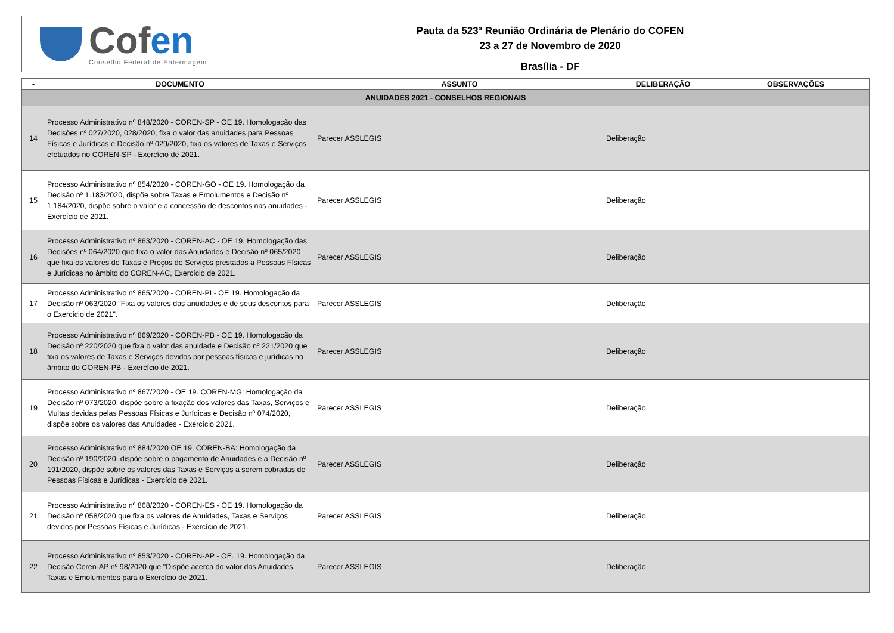Cofen
Conselho Federal de Enfermagem
Pauta da 523ª Reunião Ordinária de Plenário do COFEN
23 a 27 de Novembro de 2020
Brasília - DF
| - | DOCUMENTO | ASSUNTO | DELIBERAÇÃO | OBSERVAÇÕES |
| --- | --- | --- | --- | --- |
| ANUIDADES 2021 - CONSELHOS REGIONAIS | | | | |
| 14 | Processo Administrativo nº 848/2020 - COREN-SP - OE 19. Homologação das Decisões nº 027/2020, 028/2020, fixa o valor das anuidades para Pessoas Físicas e Jurídicas e Decisão nº 029/2020, fixa os valores de Taxas e Serviços efetuados no COREN-SP - Exercício de 2021. | Parecer ASSLEGIS | Deliberação | |
| 15 | Processo Administrativo nº 854/2020 - COREN-GO - OE 19. Homologação da Decisão nº 1.183/2020, dispõe sobre Taxas e Emolumentos e Decisão nº 1.184/2020, dispõe sobre o valor e a concessão de descontos nas anuidades - Exercício de 2021. | Parecer ASSLEGIS | Deliberação | |
| 16 | Processo Administrativo nº 863/2020 - COREN-AC - OE 19. Homologação das Decisões nº 064/2020 que fixa o valor das Anuidades e Decisão nº 065/2020 que fixa os valores de Taxas e Preços de Serviços prestados a Pessoas Físicas e Jurídicas no âmbito do COREN-AC, Exercício de 2021. | Parecer ASSLEGIS | Deliberação | |
| 17 | Processo Administrativo nº 865/2020 - COREN-PI - OE 19. Homologação da Decisão nº 063/2020 "Fixa os valores das anuidades e de seus descontos para o Exercício de 2021". | Parecer ASSLEGIS | Deliberação | |
| 18 | Processo Administrativo nº 869/2020 - COREN-PB - OE 19. Homologação da Decisão nº 220/2020 que fixa o valor das anuidade e Decisão nº 221/2020 que fixa os valores de Taxas e Serviços devidos por pessoas físicas e jurídicas no âmbito do COREN-PB - Exercício de 2021. | Parecer ASSLEGIS | Deliberação | |
| 19 | Processo Administrativo nº 867/2020 - OE 19. COREN-MG: Homologação da Decisão nº 073/2020, dispõe sobre a fixação dos valores das Taxas, Serviços e Multas devidas pelas Pessoas Físicas e Jurídicas e Decisão nº 074/2020, dispõe sobre os valores das Anuidades - Exercício 2021. | Parecer ASSLEGIS | Deliberação | |
| 20 | Processo Administrativo nº 884/2020 OE 19. COREN-BA: Homologação da Decisão nº 190/2020, dispõe sobre o pagamento de Anuidades e a Decisão nº 191/2020, dispõe sobre os valores das Taxas e Serviços a serem cobradas de Pessoas Físicas e Jurídicas - Exercício de 2021. | Parecer ASSLEGIS | Deliberação | |
| 21 | Processo Administrativo nº 868/2020 - COREN-ES - OE 19. Homologação da Decisão nº 058/2020 que fixa os valores de Anuidades, Taxas e Serviços devidos por Pessoas Físicas e Jurídicas - Exercício de 2021. | Parecer ASSLEGIS | Deliberação | |
| 22 | Processo Administrativo nº 853/2020 - COREN-AP - OE. 19. Homologação da Decisão Coren-AP nº 98/2020 que "Dispõe acerca do valor das Anuidades, Taxas e Emolumentos para o Exercício de 2021. | Parecer ASSLEGIS | Deliberação | |